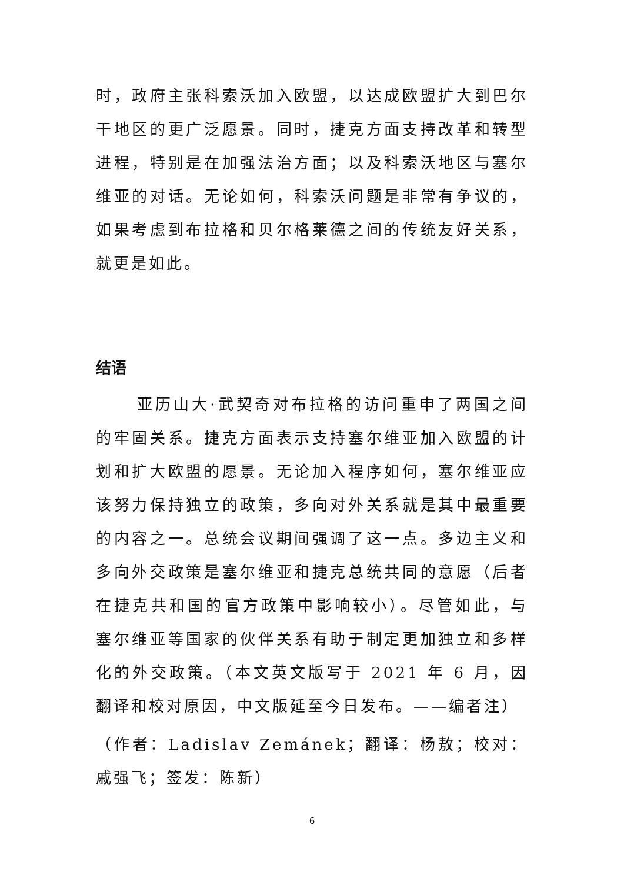时，政府主张科索沃加入欧盟，以达成欧盟扩大到巴尔干地区的更广泛愿景。同时，捷克方面支持改革和转型进程，特别是在加强法治方面；以及科索沃地区与塞尔维亚的对话。无论如何，科索沃问题是非常有争议的，如果考虑到布拉格和贝尔格莱德之间的传统友好关系，就更是如此。
结语
亚历山大·武契奇对布拉格的访问重申了两国之间的牢固关系。捷克方面表示支持塞尔维亚加入欧盟的计划和扩大欧盟的愿景。无论加入程序如何，塞尔维亚应该努力保持独立的政策，多向对外关系就是其中最重要的内容之一。总统会议期间强调了这一点。多边主义和多向外交政策是塞尔维亚和捷克总统共同的意愿（后者在捷克共和国的官方政策中影响较小）。尽管如此，与塞尔维亚等国家的伙伴关系有助于制定更加独立和多样化的外交政策。（本文英文版写于 2021 年 6 月，因翻译和校对原因，中文版延至今日发布。——编者注）
（作者：Ladislav Zemánek；翻译：杨敖；校对：戚强飞；签发：陈新）
6